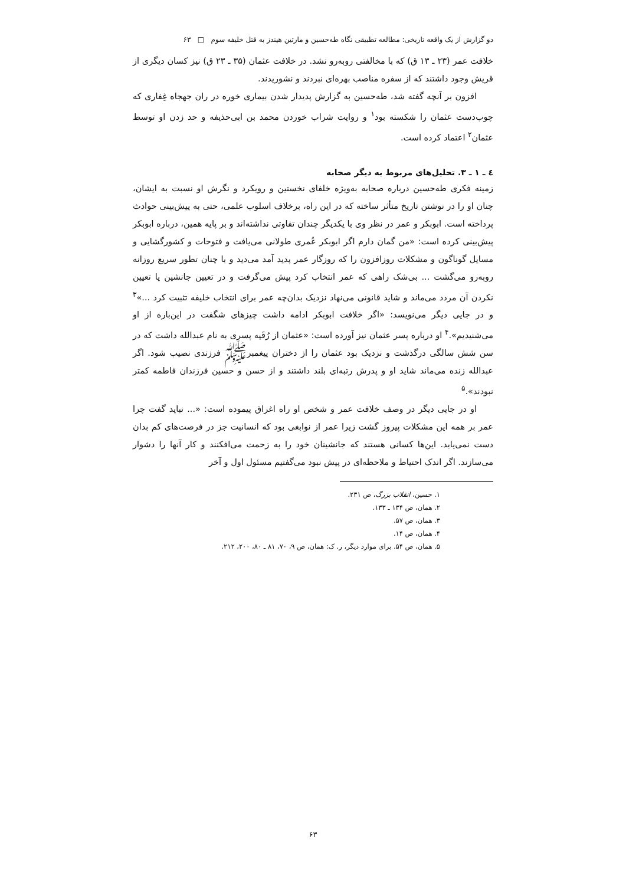دو گزارش از یک واقعه تاریخی: مطالعه تطبیقی نگاه طه‌حسین و مارتین هیندز به قتل خلیفه سوم □ ۶۳
خلافت عمر (۲۳ ـ ۱۳ ق) که با مخالفتی روبه‌رو نشد. در خلافت عثمان (۳۵ ـ ۲۳ ق) نیز کسان دیگری از قریش وجود داشتند که از سفره مناصب بهره‌ای نبردند و نشوریدند.
افزون بر آنچه گفته شد، طه‌حسین به گزارش پدیدار شدن بیماری خوره در ران جهجاه غِفاری که چوب‌دست عثمان را شکسته بود<sup>۱</sup> و روایت شراب خوردن محمد بن ابی‌حذیفه و حد زدن او توسط عثمان<sup>۲</sup> اعتماد کرده است.
٤ ـ ۱ ـ ۳. تحلیل‌های مربوط به دیگر صحابه
زمینه فکری طه‌حسین درباره صحابه به‌ویژه خلفای نخستین و رویکرد و نگرش او نسبت به ایشان، چنان او را در نوشتن تاریخ متأثر ساخته که در این راه، برخلاف اسلوب علمی، حتی به پیش‌بینی حوادث پرداخته است. ابوبکر و عمر در نظر وی با یکدیگر چندان تفاوتی نداشته‌اند و بر پایه همین، درباره ابوبکر پیش‌بینی کرده است: «من گمان دارم اگر ابوبکر عُمری طولانی می‌یافت و فتوحات و کشورگشایی و مسایل گوناگون و مشکلات روزافزون را که روزگار عمر پدید آمد می‌دید و با چنان تطور سریع روزانه روبه‌رو می‌گشت ... بی‌شک راهی که عمر انتخاب کرد پیش می‌گرفت و در تعیین جانشین یا تعیین نکردن آن مردد می‌ماند و شاید قانونی می‌نهاد نزدیک بدان‌چه عمر برای انتخاب خلیفه تثبیت کرد ...»<sup>۳</sup> و در جایی دیگر می‌نویسد: «اگر خلافت ابوبکر ادامه داشت چیزهای شگفت در این‌باره از او می‌شنیدیم».<sup>۴</sup> او درباره پسر عثمان نیز آورده است: «عثمان از رُقَیه پسری به نام عبدالله داشت که در سن شش سالگی درگذشت و نزدیک بود عثمان را از دختران پیغمبرﷺ فرزندی نصیب شود. اگر عبدالله زنده می‌ماند شاید او و پدرش رتبه‌ای بلند داشتند و از حسن و حسین فرزندان فاطمه کمتر نبودند».<sup>۵</sup>
او در جایی دیگر در وصف خلافت عمر و شخص او راه اغراق پیموده است: «... نباید گفت چرا عمر بر همه این مشکلات پیروز گشت زیرا عمر از نوابغی بود که انسانیت جز در فرصت‌های کم بدان دست نمی‌یابد. این‌ها کسانی هستند که جانشینان خود را به زحمت می‌افکنند و کار آنها را دشوار می‌سازند. اگر اندک احتیاط و ملاحظه‌ای در پیش نبود می‌گفتیم مسئول اول و آخر
۱. حسین، انقلاب بزرگ، ص ۲۳۱.
۲. همان، ص ۱۳۴ ـ ۱۳۳.
۳. همان، ص ۵۷.
۴. همان، ص ۱۴.
۵. همان، ص ۵۴. برای موارد دیگر، ر. ک: همان، ص ۹، ۷۰، ۸۱ ـ ۸۰، ۲۰۰، ۲۱۲.
۶۳